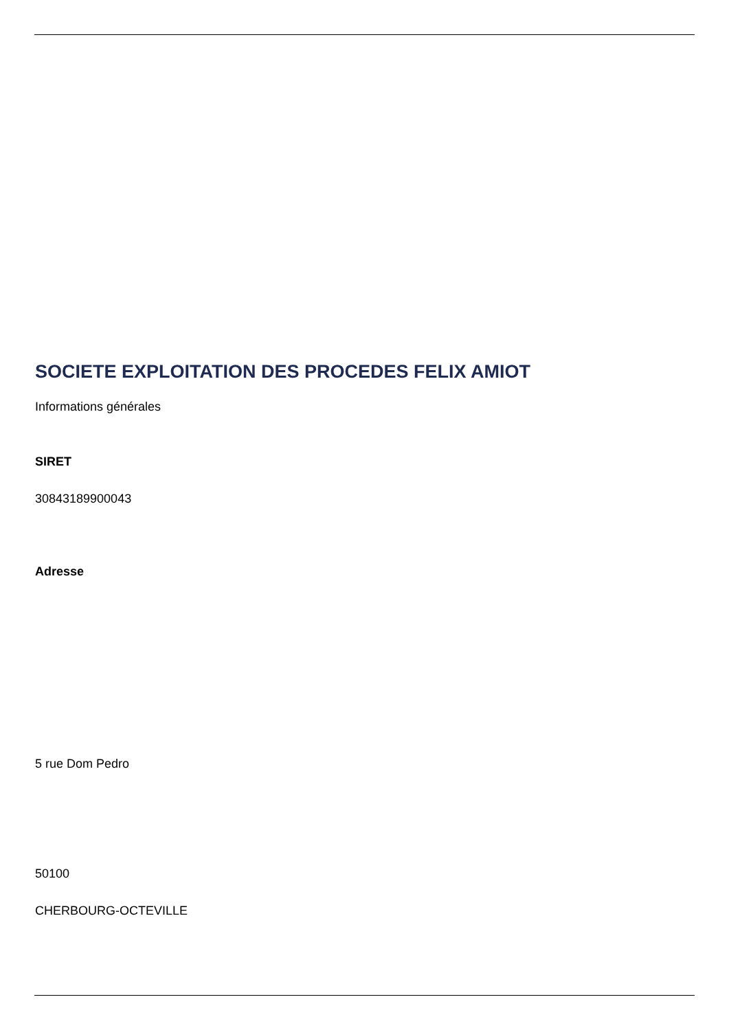SOCIETE EXPLOITATION DES PROCEDES FELIX AMIOT
Informations générales
SIRET
30843189900043
Adresse
5 rue Dom Pedro
50100
CHERBOURG-OCTEVILLE